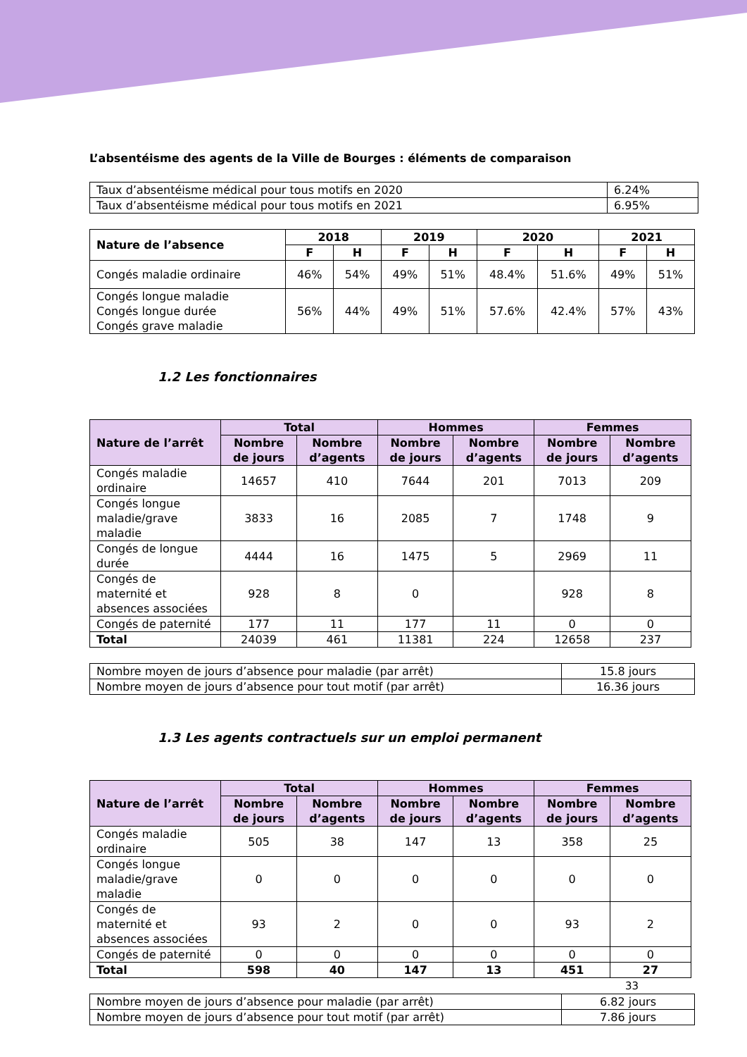L’absentéisme des agents de la Ville de Bourges : éléments de comparaison
| Taux d’absentéisme médical pour tous motifs en 2020 | 6.24% |
| Taux d’absentéisme médical pour tous motifs en 2021 | 6.95% |
| Nature de l’absence | 2018 | | 2019 | | 2020 | | 2021 | |
| --- | --- | --- | --- | --- | --- | --- | --- | --- |
| | F | H | F | H | F | H | F | H |
| Congés maladie ordinaire | 46% | 54% | 49% | 51% | 48.4% | 51.6% | 49% | 51% |
| Congés longue maladie Congés longue durée Congés grave maladie | 56% | 44% | 49% | 51% | 57.6% | 42.4% | 57% | 43% |
1.2 Les fonctionnaires
| Nature de l’arrêt | Total | | Hommes | | Femmes | |
| --- | --- | --- | --- | --- | --- | --- |
| | Nombre de jours | Nombre d’agents | Nombre de jours | Nombre d’agents | Nombre de jours | Nombre d’agents |
| Congés maladie ordinaire | 14657 | 410 | 7644 | 201 | 7013 | 209 |
| Congés longue maladie/grave maladie | 3833 | 16 | 2085 | 7 | 1748 | 9 |
| Congés de longue durée | 4444 | 16 | 1475 | 5 | 2969 | 11 |
| Congés de maternité et absences associées | 928 | 8 | 0 | | 928 | 8 |
| Congés de paternité | 177 | 11 | 177 | 11 | 0 | 0 |
| Total | 24039 | 461 | 11381 | 224 | 12658 | 237 |
| Nombre moyen de jours d’absence pour maladie (par arrêt) | 15.8 jours |
| Nombre moyen de jours d’absence pour tout motif (par arrêt) | 16.36 jours |
1.3 Les agents contractuels sur un emploi permanent
| Nature de l’arrêt | Total | | Hommes | | Femmes | |
| --- | --- | --- | --- | --- | --- | --- |
| | Nombre de jours | Nombre d’agents | Nombre de jours | Nombre d’agents | Nombre de jours | Nombre d’agents |
| Congés maladie ordinaire | 505 | 38 | 147 | 13 | 358 | 25 |
| Congés longue maladie/grave maladie | 0 | 0 | 0 | 0 | 0 | 0 |
| Congés de maternité et absences associées | 93 | 2 | 0 | 0 | 93 | 2 |
| Congés de paternité | 0 | 0 | 0 | 0 | 0 | 0 |
| Total | 598 | 40 | 147 | 13 | 451 | 27 |
| Nombre moyen de jours d’absence pour maladie (par arrêt) | 6.82 jours |
| Nombre moyen de jours d’absence pour tout motif (par arrêt) | 7.86 jours |
33